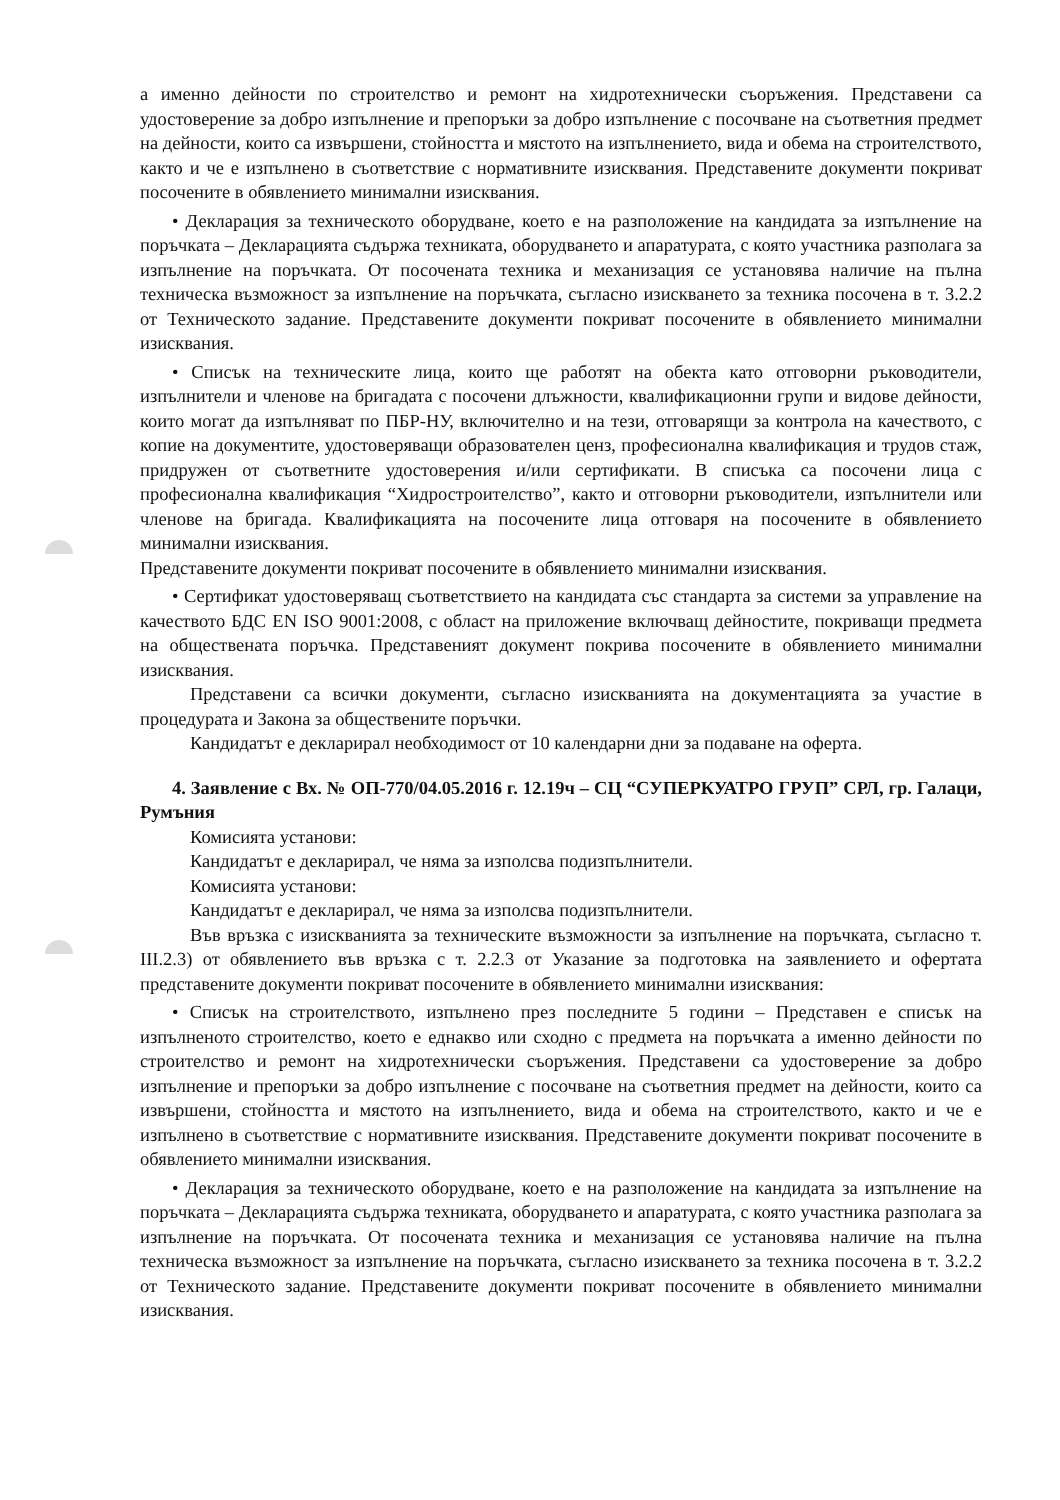а именно дейности по строителство и ремонт на хидротехнически съоръжения. Представени са удостоверение за добро изпълнение и препоръки за добро изпълнение с посочване на съответния предмет на дейности, които са извършени, стойността и мястото на изпълнението, вида и обема на строителството, както и че е изпълнено в съответствие с нормативните изисквания. Представените документи покриват посочените в обявлението минимални изисквания.
• Декларация за техническото оборудване, което е на разположение на кандидата за изпълнение на поръчката – Декларацията съдържа техниката, оборудването и апаратурата, с която участника разполага за изпълнение на поръчката. От посочената техника и механизация се установява наличие на пълна техническа възможност за изпълнение на поръчката, съгласно изискването за техника посочена в т. 3.2.2 от Техническото задание. Представените документи покриват посочените в обявлението минимални изисквания.
• Списък на техническите лица, които ще работят на обекта като отговорни ръководители, изпълнители и членове на бригадата с посочени длъжности, квалификационни групи и видове дейности, които могат да изпълняват по ПБР-НУ, включително и на тези, отговарящи за контрола на качеството, с копие на документите, удостоверяващи образователен ценз, професионална квалификация и трудов стаж, придружен от съответните удостоверения и/или сертификати. В списъка са посочени лица с професионална квалификация “Хидростроителство”, както и отговорни ръководители, изпълнители или членове на бригада. Квалификацията на посочените лица отговаря на посочените в обявлението минимални изисквания.
Представените документи покриват посочените в обявлението минимални изисквания.
• Сертификат удостоверяващ съответствието на кандидата със стандарта за системи за управление на качеството БДС EN ISO 9001:2008, с област на приложение включващ дейностите, покриващи предмета на обществената поръчка. Представеният документ покрива посочените в обявлението минимални изисквания.
Представени са всички документи, съгласно изискванията на документацията за участие в процедурата и Закона за обществените поръчки.
Кандидатът е декларирал необходимост от 10 календарни дни за подаване на оферта.
4. Заявление с Вх. № ОП-770/04.05.2016 г. 12.19ч – СЦ “СУПЕРКУАТРО ГРУП” СРЛ, гр. Галаци, Румъния
Комисията установи:
Кандидатът е декларирал, че няма за изполсва подизпълнители.
Комисията установи:
Кандидатът е декларирал, че няма за изполсва подизпълнители.
Във връзка с изискванията за техническите възможности за изпълнение на поръчката, съгласно т. III.2.3) от обявлението във връзка с т. 2.2.3 от Указание за подготовка на заявлението и офертата представените документи покриват посочените в обявлението минимални изисквания:
• Списък на строителството, изпълнено през последните 5 години – Представен е списък на изпълненото строителство, което е еднакво или сходно с предмета на поръчката а именно дейности по строителство и ремонт на хидротехнически съоръжения. Представени са удостоверение за добро изпълнение и препоръки за добро изпълнение с посочване на съответния предмет на дейности, които са извършени, стойността и мястото на изпълнението, вида и обема на строителството, както и че е изпълнено в съответствие с нормативните изисквания. Представените документи покриват посочените в обявлението минимални изисквания.
• Декларация за техническото оборудване, което е на разположение на кандидата за изпълнение на поръчката – Декларацията съдържа техниката, оборудването и апаратурата, с която участника разполага за изпълнение на поръчката. От посочената техника и механизация се установява наличие на пълна техническа възможност за изпълнение на поръчката, съгласно изискването за техника посочена в т. 3.2.2 от Техническото задание. Представените документи покриват посочените в обявлението минимални изисквания.